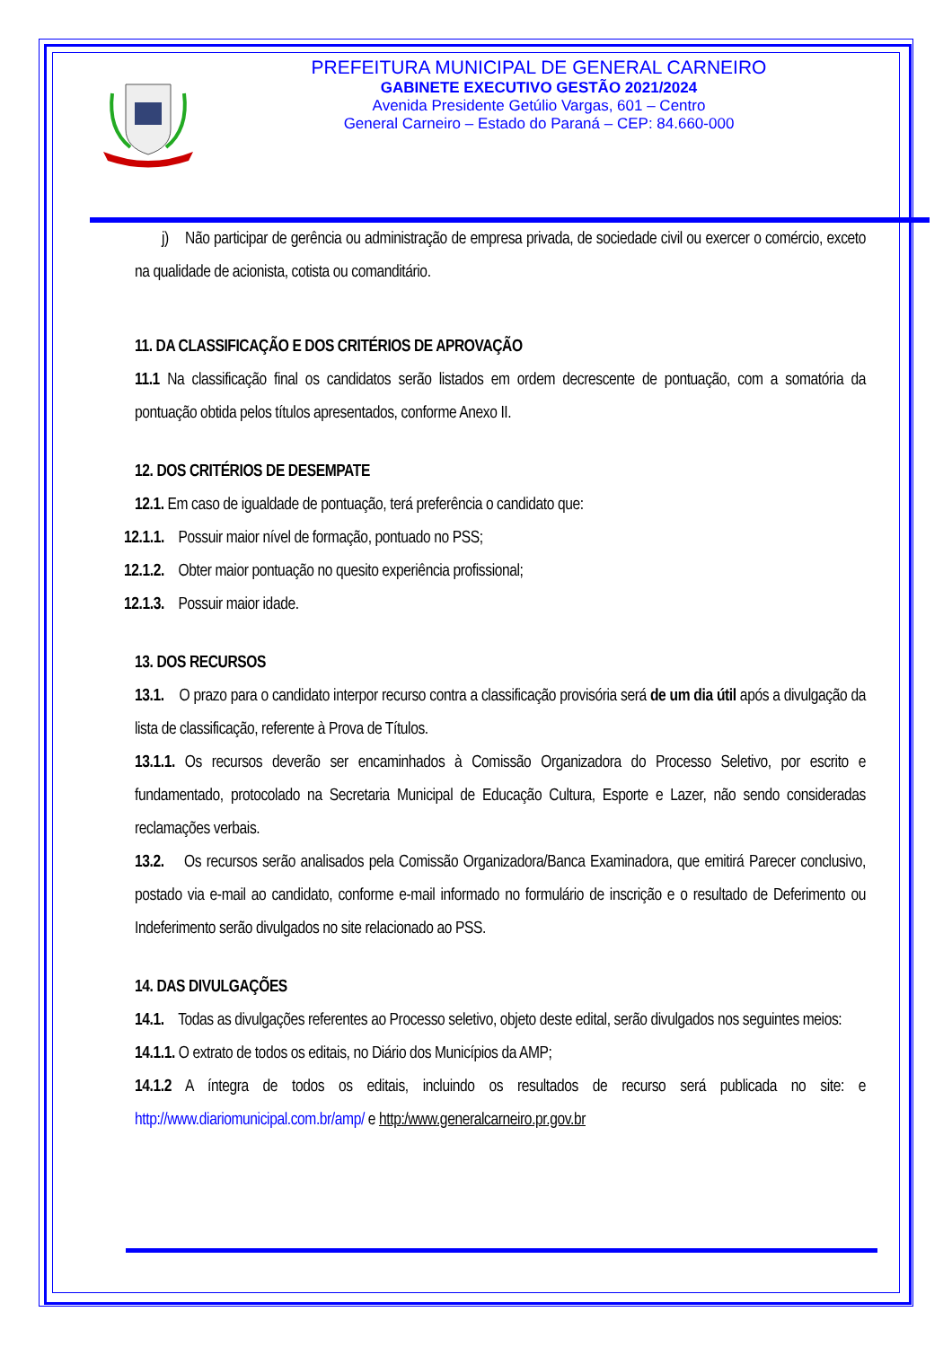PREFEITURA MUNICIPAL DE GENERAL CARNEIRO
GABINETE EXECUTIVO GESTÃO 2021/2024
Avenida Presidente Getúlio Vargas, 601 – Centro
General Carneiro – Estado do Paraná – CEP: 84.660-000
j) Não participar de gerência ou administração de empresa privada, de sociedade civil ou exercer o comércio, exceto na qualidade de acionista, cotista ou comanditário.
11. DA CLASSIFICAÇÃO E DOS CRITÉRIOS DE APROVAÇÃO
11.1 Na classificação final os candidatos serão listados em ordem decrescente de pontuação, com a somatória da pontuação obtida pelos títulos apresentados, conforme Anexo II.
12. DOS CRITÉRIOS DE DESEMPATE
12.1. Em caso de igualdade de pontuação, terá preferência o candidato que:
12.1.1. Possuir maior nível de formação, pontuado no PSS;
12.1.2. Obter maior pontuação no quesito experiência profissional;
12.1.3. Possuir maior idade.
13. DOS RECURSOS
13.1. O prazo para o candidato interpor recurso contra a classificação provisória será de um dia útil após a divulgação da lista de classificação, referente à Prova de Títulos.
13.1.1. Os recursos deverão ser encaminhados à Comissão Organizadora do Processo Seletivo, por escrito e fundamentado, protocolado na Secretaria Municipal de Educação Cultura, Esporte e Lazer, não sendo consideradas reclamações verbais.
13.2. Os recursos serão analisados pela Comissão Organizadora/Banca Examinadora, que emitirá Parecer conclusivo, postado via e-mail ao candidato, conforme e-mail informado no formulário de inscrição e o resultado de Deferimento ou Indeferimento serão divulgados no site relacionado ao PSS.
14. DAS DIVULGAÇÕES
14.1. Todas as divulgações referentes ao Processo seletivo, objeto deste edital, serão divulgados nos seguintes meios:
14.1.1. O extrato de todos os editais, no Diário dos Municípios da AMP;
14.1.2 A íntegra de todos os editais, incluindo os resultados de recurso será publicada no site: e http://www.diariomunicipal.com.br/amp/ e http:/www.generalcarneiro.pr.gov.br